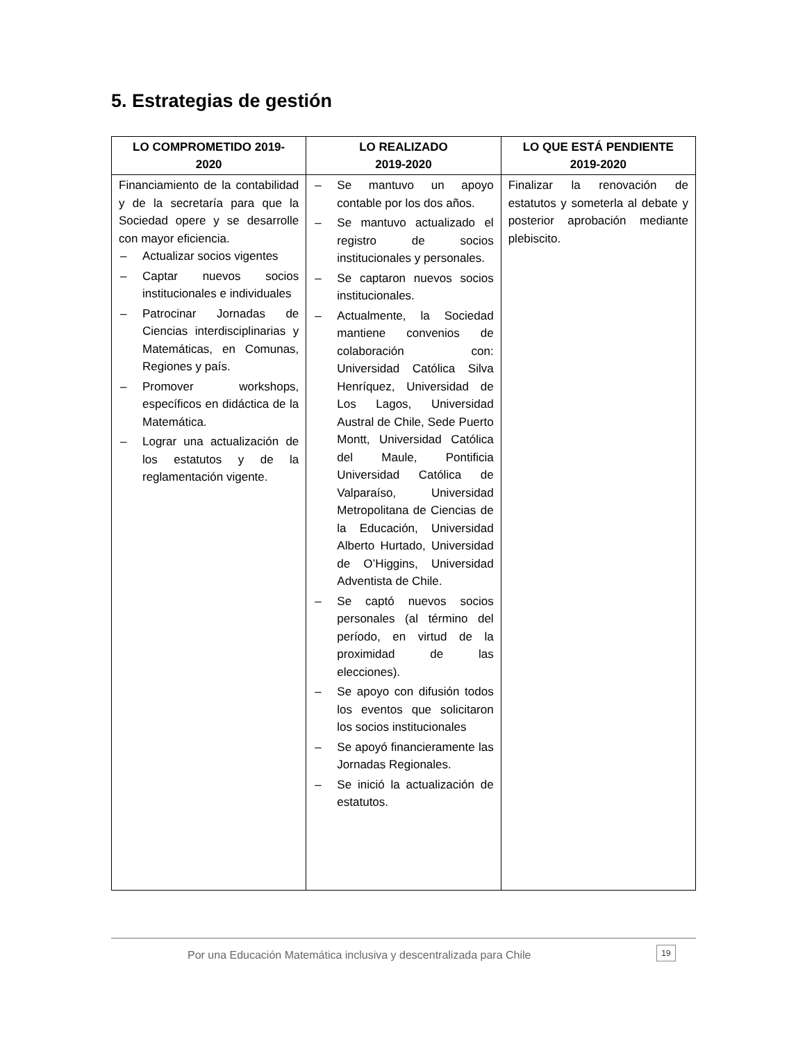5. Estrategias de gestión
| LO COMPROMETIDO 2019- 2020 | LO REALIZADO 2019-2020 | LO QUE ESTÁ PENDIENTE 2019-2020 |
| --- | --- | --- |
| Financiamiento de la contabilidad y de la secretaría para que la Sociedad opere y se desarrolle con mayor eficiencia. – Actualizar socios vigentes – Captar nuevos socios institucionales e individuales – Patrocinar Jornadas de Ciencias interdisciplinarias y Matemáticas, en Comunas, Regiones y país. – Promover workshops, específicos en didáctica de la Matemática. – Lograr una actualización de los estatutos y de la reglamentación vigente. | – Se mantuvo un apoyo contable por los dos años. – Se mantuvo actualizado el registro de socios institucionales y personales. – Se captaron nuevos socios institucionales. – Actualmente, la Sociedad mantiene convenios de colaboración con: Universidad Católica Silva Henríquez, Universidad de Los Lagos, Universidad Austral de Chile, Sede Puerto Montt, Universidad Católica del Maule, Pontificia Universidad Católica de Valparaíso, Universidad Metropolitana de Ciencias de la Educación, Universidad Alberto Hurtado, Universidad de O’Higgins, Universidad Adventista de Chile. – Se captó nuevos socios personales (al término del período, en virtud de la proximidad de las elecciones). – Se apoyo con difusión todos los eventos que solicitaron los socios institucionales – Se apoyó financieramente las Jornadas Regionales. – Se inició la actualización de estatutos. | Finalizar la renovación de estatutos y someterla al debate y posterior aprobación mediante plebiscito. |
Por una Educación Matemática inclusiva y descentralizada para Chile
19